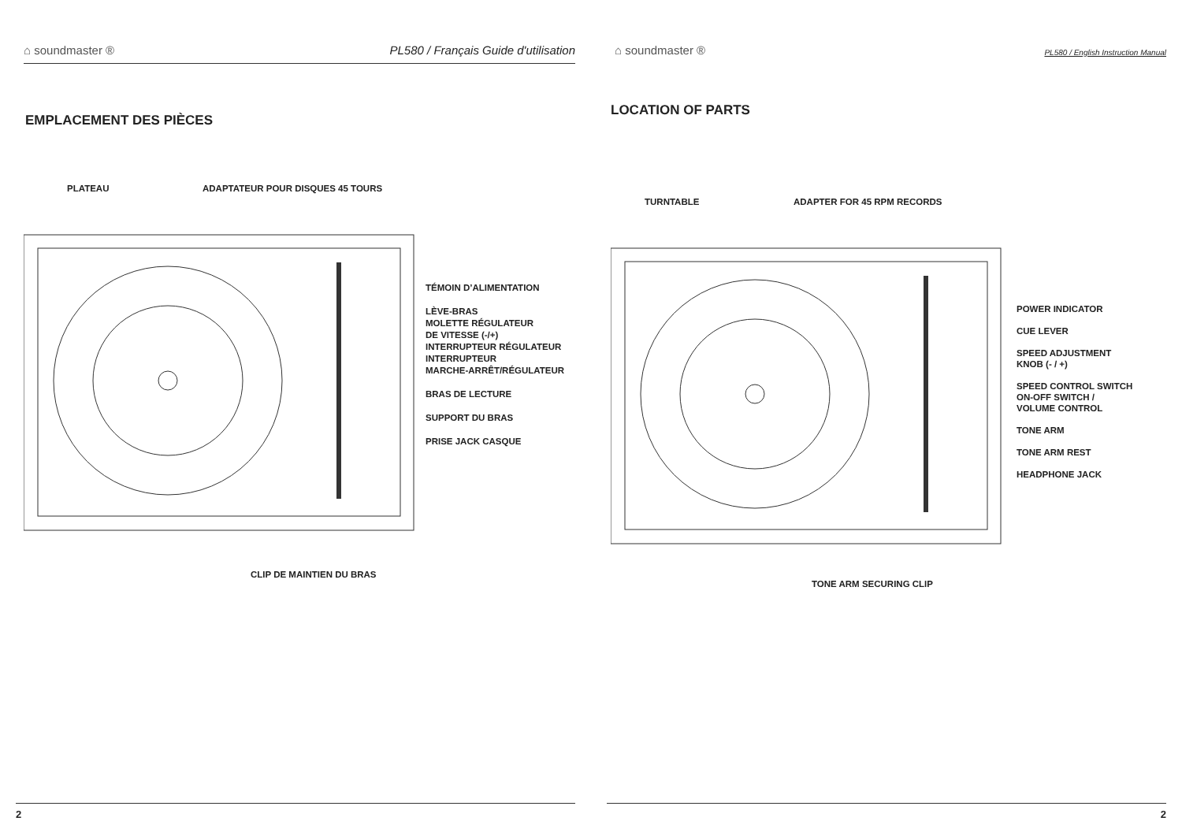⌂ soundmaster ® PL580 / Français Guide d'utilisation
EMPLACEMENT DES PIÈCES
PLATEAU
ADAPTATEUR POUR DISQUES 45 TOURS
TÉMOIN D’ALIMENTATION
LÈVE-BRAS
MOLETTE RÉGULATEUR
DE VITESSE (-/+)
INTERRUPTEUR RÉGULATEUR
INTERRUPTEUR
MARCHE-ARRÊT/RÉGULATEUR
BRAS DE LECTURE
SUPPORT DU BRAS
PRISE JACK CASQUE
CLIP DE MAINTIEN DU BRAS
2
⌂ soundmaster ® PL580 / English Instruction Manual
LOCATION OF PARTS
TURNTABLE ADAPTER FOR 45 RPM RECORDS
POWER INDICATOR
CUE LEVER
SPEED ADJUSTMENT
KNOB (- / +)
SPEED CONTROL SWITCH
ON-OFF SWITCH /
VOLUME CONTROL
TONE ARM
TONE ARM REST
HEADPHONE JACK
TONE ARM SECURING CLIP
2